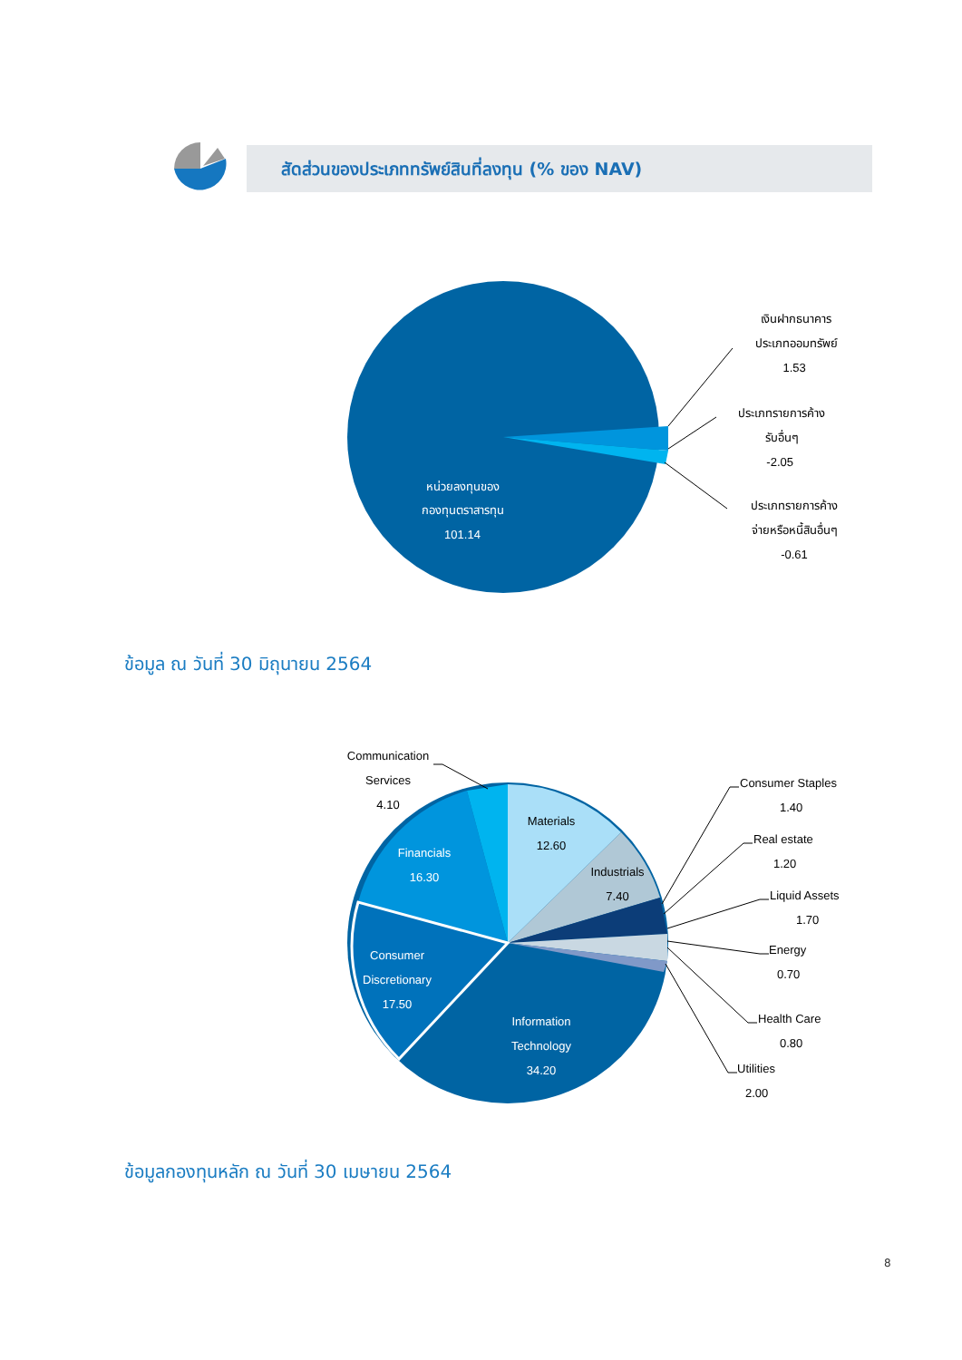สัดส่วนของประเภททรัพย์สินที่ลงทุน (% ของ NAV)
หน่วยลงทุนของ กองทุนตราสารทุน 101.14
เงินฝากธนาคาร ประเภทออมทรัพย์ 1.53 ประเภทรายการค้าง รับอื่นๆ -2.05 ประเภทรายการค้าง จ่ายหรือหนี้สินอื่นๆ -0.61
Financials
16.30
Consumer
Discretionary
17.50
Information
Technology
34.20
Materials
12.60
Industrials
7.40
Communication
Services
4.10
Consumer Staples 1.40 Real estate 1.20 Liquid Assets 1.70 Energy 0.70 Health Care 0.80 Utilities 2.00
ข้อมูล ณ วันที่ 30 มิถุนายน 2564
ข้อมูลกองทุนหลัก ณ วันที่ 30 เมษายน 2564
8